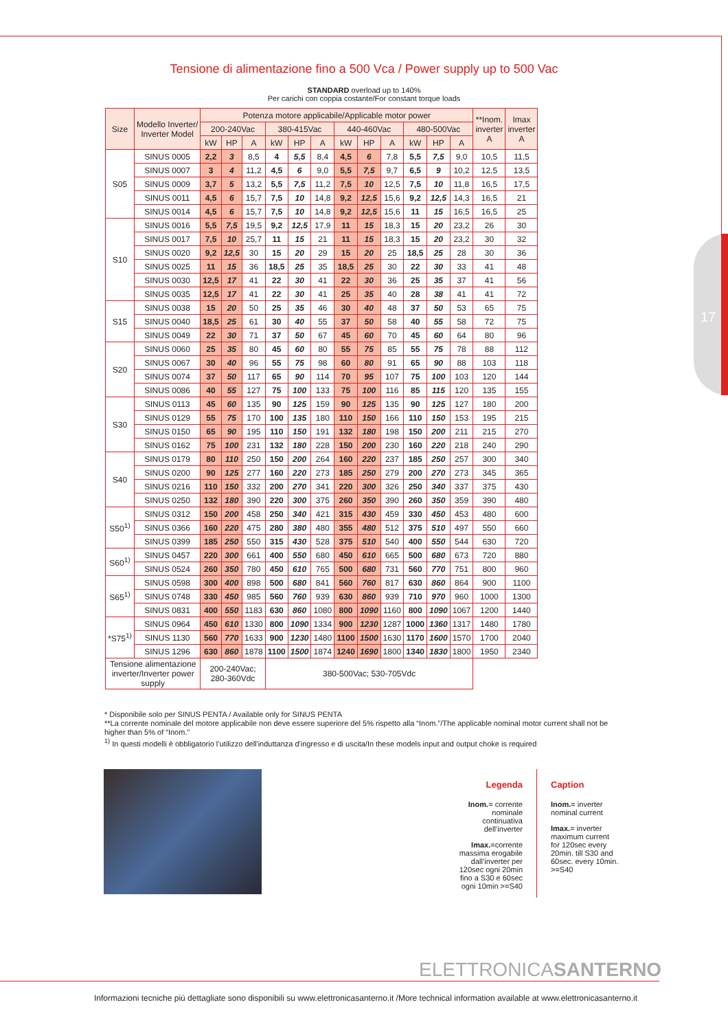17
Tensione di alimentazione fino a 500 Vca / Power supply up to 500 Vac
STANDARD overload up to 140%
Per carichi con coppia costante/For constant torque loads
| Size | Modello Inverter/ Inverter Model | Potenza motore applicabile/Applicable motor power | | | | | | | | | | | | **Inom. inverter A | Imax inverter A |
| --- | --- | --- | --- | --- | --- | --- | --- | --- | --- | --- | --- | --- | --- | --- | --- |
| | | 200-240Vac | | | 380-415Vac | | | 440-460Vac | | | 480-500Vac | | | | |
| | | kW | HP | A | kW | HP | A | kW | HP | A | kW | HP | A | | |
| S05 | SINUS 0005 | 2,2 | 3 | 8,5 | 4 | 5,5 | 8,4 | 4,5 | 6 | 7,8 | 5,5 | 7,5 | 9,0 | 10,5 | 11,5 |
| | SINUS 0007 | 3 | 4 | 11,2 | 4,5 | 6 | 9,0 | 5,5 | 7,5 | 9,7 | 6,5 | 9 | 10,2 | 12,5 | 13,5 |
| | SINUS 0009 | 3,7 | 5 | 13,2 | 5,5 | 7,5 | 11,2 | 7,5 | 10 | 12,5 | 7,5 | 10 | 11,8 | 16,5 | 17,5 |
| | SINUS 0011 | 4,5 | 6 | 15,7 | 7,5 | 10 | 14,8 | 9,2 | 12,5 | 15,6 | 9,2 | 12,5 | 14,3 | 16,5 | 21 |
| | SINUS 0014 | 4,5 | 6 | 15,7 | 7,5 | 10 | 14,8 | 9,2 | 12,5 | 15,6 | 11 | 15 | 16,5 | 16,5 | 25 |
| S10 | SINUS 0016 | 5,5 | 7,5 | 19,5 | 9,2 | 12,5 | 17,9 | 11 | 15 | 18,3 | 15 | 20 | 23,2 | 26 | 30 |
| | SINUS 0017 | 7,5 | 10 | 25,7 | 11 | 15 | 21 | 11 | 15 | 18,3 | 15 | 20 | 23,2 | 30 | 32 |
| | SINUS 0020 | 9,2 | 12,5 | 30 | 15 | 20 | 29 | 15 | 20 | 25 | 18,5 | 25 | 28 | 30 | 36 |
| | SINUS 0025 | 11 | 15 | 36 | 18,5 | 25 | 35 | 18,5 | 25 | 30 | 22 | 30 | 33 | 41 | 48 |
| | SINUS 0030 | 12,5 | 17 | 41 | 22 | 30 | 41 | 22 | 30 | 36 | 25 | 35 | 37 | 41 | 56 |
| | SINUS 0035 | 12,5 | 17 | 41 | 22 | 30 | 41 | 25 | 35 | 40 | 28 | 38 | 41 | 41 | 72 |
| S15 | SINUS 0038 | 15 | 20 | 50 | 25 | 35 | 46 | 30 | 40 | 48 | 37 | 50 | 53 | 65 | 75 |
| | SINUS 0040 | 18,5 | 25 | 61 | 30 | 40 | 55 | 37 | 50 | 58 | 40 | 55 | 58 | 72 | 75 |
| | SINUS 0049 | 22 | 30 | 71 | 37 | 50 | 67 | 45 | 60 | 70 | 45 | 60 | 64 | 80 | 96 |
| S20 | SINUS 0060 | 25 | 35 | 80 | 45 | 60 | 80 | 55 | 75 | 85 | 55 | 75 | 78 | 88 | 112 |
| | SINUS 0067 | 30 | 40 | 96 | 55 | 75 | 98 | 60 | 80 | 91 | 65 | 90 | 88 | 103 | 118 |
| | SINUS 0074 | 37 | 50 | 117 | 65 | 90 | 114 | 70 | 95 | 107 | 75 | 100 | 103 | 120 | 144 |
| | SINUS 0086 | 40 | 55 | 127 | 75 | 100 | 133 | 75 | 100 | 116 | 85 | 115 | 120 | 135 | 155 |
| S30 | SINUS 0113 | 45 | 60 | 135 | 90 | 125 | 159 | 90 | 125 | 135 | 90 | 125 | 127 | 180 | 200 |
| | SINUS 0129 | 55 | 75 | 170 | 100 | 135 | 180 | 110 | 150 | 166 | 110 | 150 | 153 | 195 | 215 |
| | SINUS 0150 | 65 | 90 | 195 | 110 | 150 | 191 | 132 | 180 | 198 | 150 | 200 | 211 | 215 | 270 |
| | SINUS 0162 | 75 | 100 | 231 | 132 | 180 | 228 | 150 | 200 | 230 | 160 | 220 | 218 | 240 | 290 |
| S40 | SINUS 0179 | 80 | 110 | 250 | 150 | 200 | 264 | 160 | 220 | 237 | 185 | 250 | 257 | 300 | 340 |
| | SINUS 0200 | 90 | 125 | 277 | 160 | 220 | 273 | 185 | 250 | 279 | 200 | 270 | 273 | 345 | 365 |
| | SINUS 0216 | 110 | 150 | 332 | 200 | 270 | 341 | 220 | 300 | 326 | 250 | 340 | 337 | 375 | 430 |
| | SINUS 0250 | 132 | 180 | 390 | 220 | 300 | 375 | 260 | 350 | 390 | 260 | 350 | 359 | 390 | 480 |
| S50<sup>1)</sup> | SINUS 0312 | 150 | 200 | 458 | 250 | 340 | 421 | 315 | 430 | 459 | 330 | 450 | 453 | 480 | 600 |
| | SINUS 0366 | 160 | 220 | 475 | 280 | 380 | 480 | 355 | 480 | 512 | 375 | 510 | 497 | 550 | 660 |
| | SINUS 0399 | 185 | 250 | 550 | 315 | 430 | 528 | 375 | 510 | 540 | 400 | 550 | 544 | 630 | 720 |
| S60<sup>1)</sup> | SINUS 0457 | 220 | 300 | 661 | 400 | 550 | 680 | 450 | 610 | 665 | 500 | 680 | 673 | 720 | 880 |
| | SINUS 0524 | 260 | 350 | 780 | 450 | 610 | 765 | 500 | 680 | 731 | 560 | 770 | 751 | 800 | 960 |
| S65<sup>1)</sup> | SINUS 0598 | 300 | 400 | 898 | 500 | 680 | 841 | 560 | 760 | 817 | 630 | 860 | 864 | 900 | 1100 |
| | SINUS 0748 | 330 | 450 | 985 | 560 | 760 | 939 | 630 | 860 | 939 | 710 | 970 | 960 | 1000 | 1300 |
| | SINUS 0831 | 400 | 550 | 1183 | 630 | 860 | 1080 | 800 | 1090 | 1160 | 800 | 1090 | 1067 | 1200 | 1440 |
| *S75<sup>1)</sup> | SINUS 0964 | 450 | 610 | 1330 | 800 | 1090 | 1334 | 900 | 1230 | 1287 | 1000 | 1360 | 1317 | 1480 | 1780 |
| | SINUS 1130 | 560 | 770 | 1633 | 900 | 1230 | 1480 | 1100 | 1500 | 1630 | 1170 | 1600 | 1570 | 1700 | 2040 |
| | SINUS 1296 | 630 | 860 | 1878 | 1100 | 1500 | 1874 | 1240 | 1690 | 1800 | 1340 | 1830 | 1800 | 1950 | 2340 |
| Tensione alimentazione inverter/Inverter power supply | | 200-240Vac; 280-360Vdc | | | 380-500Vac; 530-705Vdc | | | | | | | | | | |
* Disponibile solo per SINUS PENTA / Available only for SINUS PENTA
**La corrente nominale del motore applicabile non deve essere superiore del 5% rispetto alla “Inom.”/The applicable nominal motor current shall not be higher than 5% of “Inom.”
<sup>1)</sup> In questi modelli è obbligatorio l’utilizzo dell'induttanza d'ingresso e di uscita/In these models input and output choke is required
Legenda
Inom.= corrente nominale continuativa dell’inverter
Imax.=corrente massima erogabile dall’inverter per 120sec ogni 20min fino a S30 e 60sec ogni 10min >=S40
Caption
Inom.= inverter nominal current
Imax.= inverter maximum current for 120sec every 20min. till S30 and 60sec. every 10min. >=S40
ELETTRONICASANTERNO
Informazioni tecniche più dettagliate sono disponibili su www.elettronicasanterno.it /More technical information available at www.elettronicasanterno.it